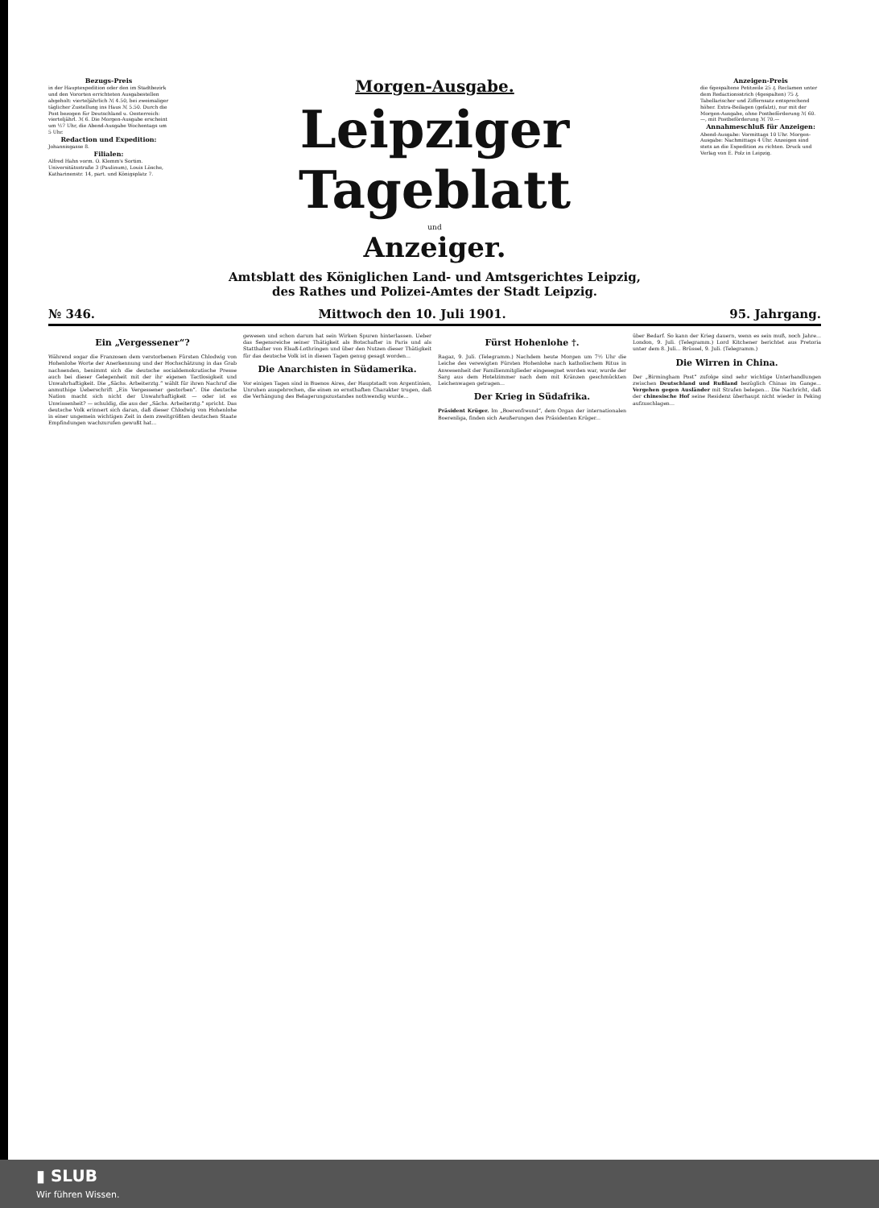Bezugs-Preis
in der Hauptexpedition oder den im Stadtbezirk und den Vororten errichteten Ausgabestellen abgeholt: vierteljährlich ℳ 4.50, bei zweimaliger täglicher Zustellung ins Haus ℳ 5.50. Durch die Post bezogen für Deutschland u. Oesterreich: vierteljährl. ℳ 6. Die Morgen-Ausgabe erscheint um ½7 Uhr, die Abend-Ausgabe Wochentags um 5 Uhr.
Redaction und Expedition:
Johannisgasse 8.
Filialen:
Alfred Hahn vorm. O. Klemm's Sortim. Universitätsstraße 3 (Paulinum), Louis Lösche, Katharinenstr. 14, part. und Königsplatz 7.
Morgen-Ausgabe.
Leipziger Tageblatt
und
Anzeiger.
Amtsblatt des Königlichen Land- und Amtsgerichtes Leipzig,
des Rathes und Polizei-Amtes der Stadt Leipzig.
Anzeigen-Preis
die 6gespaltene Petitzeile 25 ₰. Reclamen unter dem Redactionsstrich (4gespalten) 75 ₰. Tabellarischer und Ziffernsatz entsprechend höher. Extra-Beilagen (gefalzt), nur mit der Morgen-Ausgabe, ohne Postbeförderung ℳ 60.—, mit Postbeförderung ℳ 70.—
Annahmeschluß für Anzeigen:
Abend-Ausgabe: Vormittags 10 Uhr. Morgen-Ausgabe: Nachmittags 4 Uhr. Anzeigen sind stets an die Expedition zu richten. Druck und Verlag von E. Polz in Leipzig.
№ 346. Mittwoch den 10. Juli 1901. 95. Jahrgang.
Ein „Vergessener“?
Während sogar die Franzosen dem verstorbenen Fürsten Chlodwig von Hohenlohe Worte der Anerkennung und der Hochschätzung in das Grab nachsenden, benimmt sich die deutsche socialdemokratische Presse auch bei dieser Gelegenheit mit der ihr eigenen Tactlosigkeit und Unwahrhaftigkeit. Die „Sächs. Arbeiterztg.“ wählt für ihren Nachruf die anmuthige Ueberschrift „Ein Vergessener gestorben“. Die deutsche Nation macht sich nicht der Unwahrhaftigkeit — oder ist es Unwissenheit? — schuldig, die aus der „Sächs. Arbeiterztg.“ spricht. Das deutsche Volk erinnert sich daran, daß dieser Chlodwig von Hohenlohe in einer ungemein wichtigen Zeit in dem zweitgrößten deutschen Staate Empfindungen wachzurufen gewußt hat...
gewesen und schon darum hat sein Wirken Spuren hinterlassen. Ueber das Segensreiche seiner Thätigkeit als Botschafter in Paris und als Statthalter von Elsaß-Lothringen und über den Nutzen dieser Thätigkeit für das deutsche Volk ist in diesen Tagen genug gesagt worden...
Die Anarchisten in Südamerika.
Vor einigen Tagen sind in Buenos Aires, der Hauptstadt von Argentinien, Unruhen ausgebrochen, die einen so ernsthaften Charakter trugen, daß die Verhängung des Belagerungszustandes nothwendig wurde...
Fürst Hohenlohe †.
Ragaz, 9. Juli. (Telegramm.) Nachdem heute Morgen um 7½ Uhr die Leiche des verewigten Fürsten Hohenlohe nach katholischem Ritus in Anwesenheit der Familienmitglieder eingesegnet worden war, wurde der Sarg aus dem Hotelzimmer nach dem mit Kränzen geschmückten Leichenwagen getragen...
Der Krieg in Südafrika.
Präsident Krüger. Im „Boerenfreund“, dem Organ der internationalen Boerenliga, finden sich Aeußerungen des Präsidenten Krüger...
über Bedarf. So kann der Krieg dauern, wenn es sein muß, noch Jahre... London, 9. Juli. (Telegramm.) Lord Kitchener berichtet aus Pretoria unter dem 8. Juli... Brüssel, 9. Juli. (Telegramm.)
Die Wirren in China.
Der „Birmingham Post“ zufolge sind sehr wichtige Unterhandlungen zwischen Deutschland und Rußland bezüglich Chinas im Gange... Vergehen gegen Ausländer mit Strafen belegen... Die Nachricht, daß der chinesische Hof seine Residenz überhaupt nicht wieder in Peking aufzuschlagen...
▮ SLUB
Wir führen Wissen.